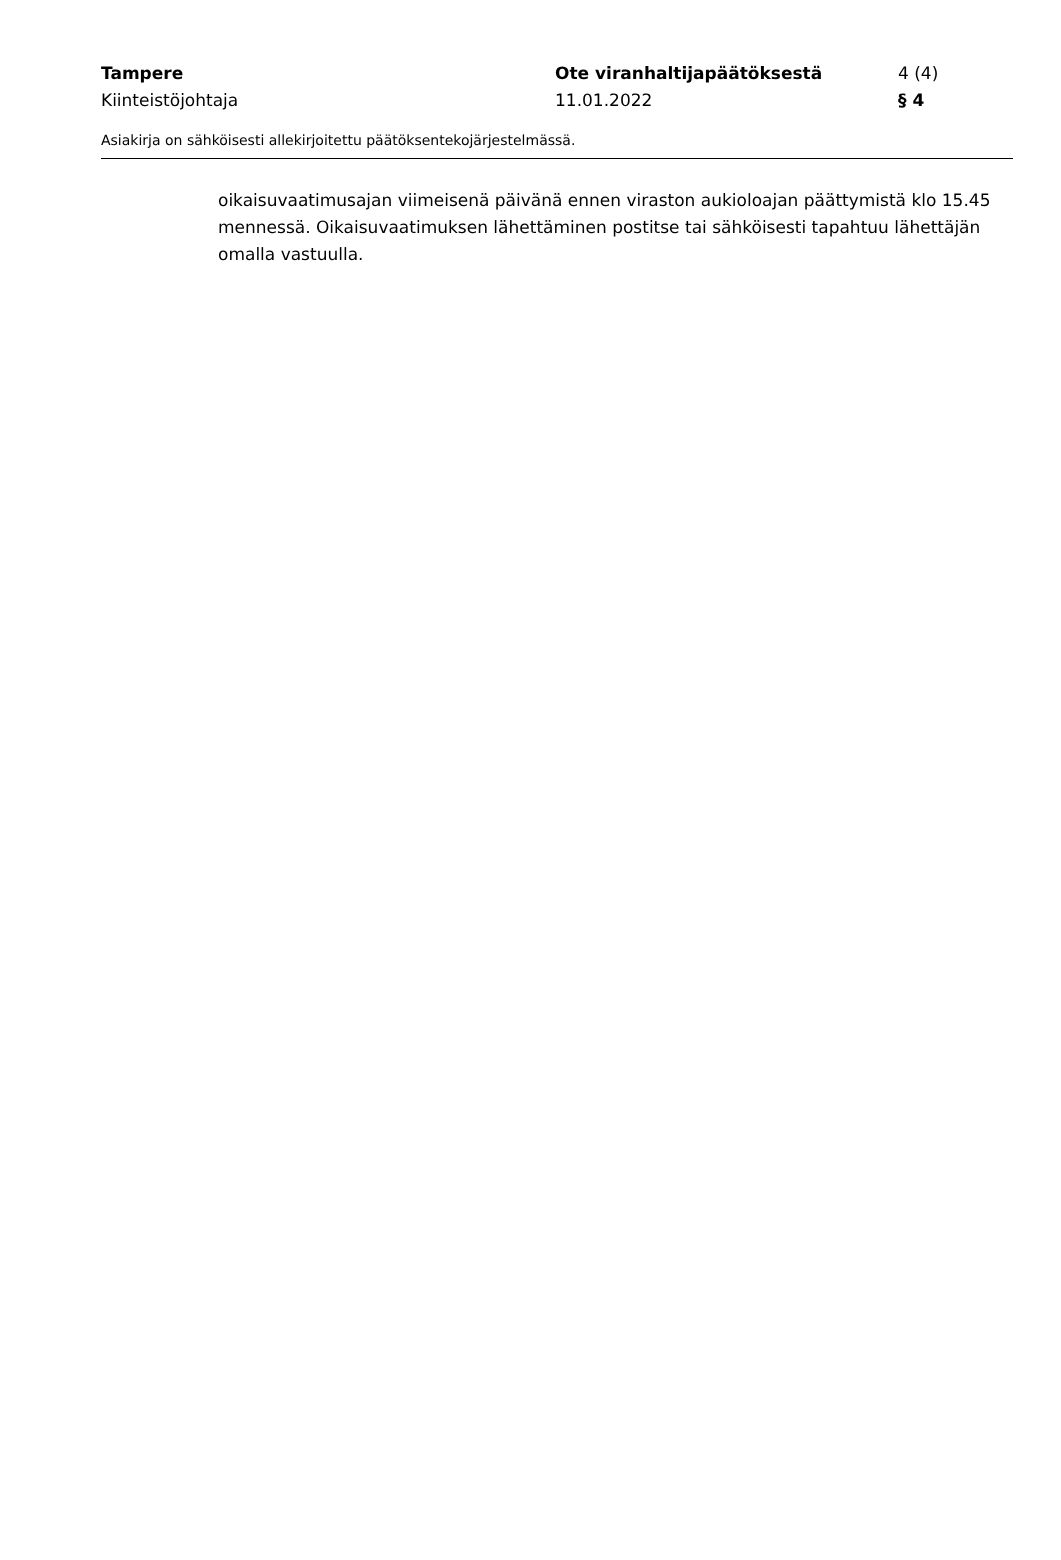Tampere Ote viranhaltijapäätöksestä 4 (4)
Kiinteistöjohtaja 11.01.2022 § 4
Asiakirja on sähköisesti allekirjoitettu päätöksentekojärjestelmässä.
oikaisuvaatimusajan viimeisenä päivänä ennen viraston aukioloajan päättymistä klo 15.45 mennessä. Oikaisuvaatimuksen lähettäminen postitse tai sähköisesti tapahtuu lähettäjän omalla vastuulla.